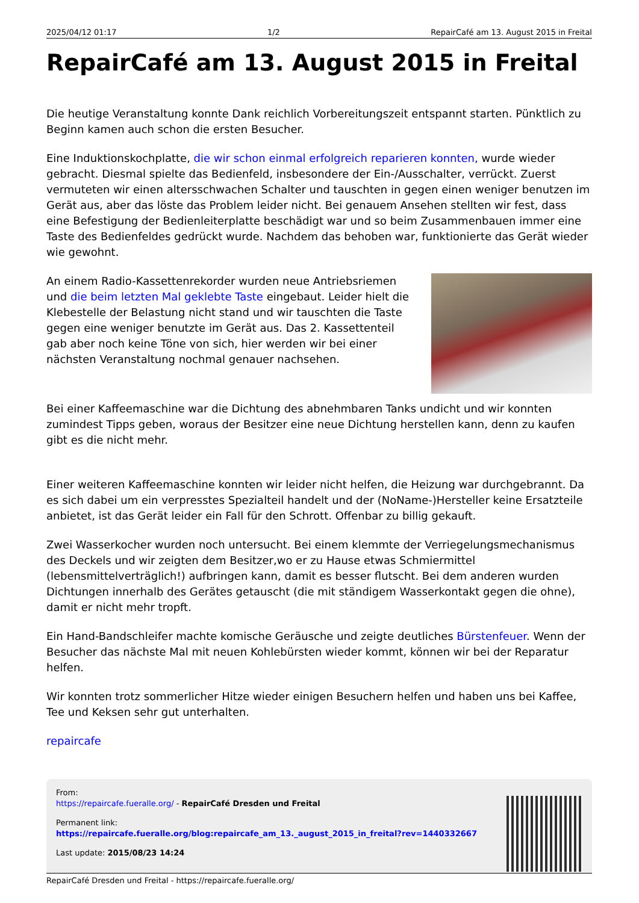2025/04/12 01:17 1/2 RepairCafé am 13. August 2015 in Freital
RepairCafé am 13. August 2015 in Freital
Die heutige Veranstaltung konnte Dank reichlich Vorbereitungszeit entspannt starten. Pünktlich zu Beginn kamen auch schon die ersten Besucher.
Eine Induktionskochplatte, die wir schon einmal erfolgreich reparieren konnten, wurde wieder gebracht. Diesmal spielte das Bedienfeld, insbesondere der Ein-/Ausschalter, verrückt. Zuerst vermuteten wir einen altersschwachen Schalter und tauschten in gegen einen weniger benutzen im Gerät aus, aber das löste das Problem leider nicht. Bei genauem Ansehen stellten wir fest, dass eine Befestigung der Bedienleiterplatte beschädigt war und so beim Zusammenbauen immer eine Taste des Bedienfeldes gedrückt wurde. Nachdem das behoben war, funktionierte das Gerät wieder wie gewohnt.
An einem Radio-Kassettenrekorder wurden neue Antriebsriemen und die beim letzten Mal geklebte Taste eingebaut. Leider hielt die Klebestelle der Belastung nicht stand und wir tauschten die Taste gegen eine weniger benutzte im Gerät aus. Das 2. Kassettenteil gab aber noch keine Töne von sich, hier werden wir bei einer nächsten Veranstaltung nochmal genauer nachsehen.
Bei einer Kaffeemaschine war die Dichtung des abnehmbaren Tanks undicht und wir konnten zumindest Tipps geben, woraus der Besitzer eine neue Dichtung herstellen kann, denn zu kaufen gibt es die nicht mehr.
Einer weiteren Kaffeemaschine konnten wir leider nicht helfen, die Heizung war durchgebrannt. Da es sich dabei um ein verpresstes Spezialteil handelt und der (NoName-)Hersteller keine Ersatzteile anbietet, ist das Gerät leider ein Fall für den Schrott. Offenbar zu billig gekauft.
Zwei Wasserkocher wurden noch untersucht. Bei einem klemmte der Verriegelungsmechanismus des Deckels und wir zeigten dem Besitzer,wo er zu Hause etwas Schmiermittel (lebensmittelverträglich!) aufbringen kann, damit es besser flutscht. Bei dem anderen wurden Dichtungen innerhalb des Gerätes getauscht (die mit ständigem Wasserkontakt gegen die ohne), damit er nicht mehr tropft.
Ein Hand-Bandschleifer machte komische Geräusche und zeigte deutliches Bürstenfeuer. Wenn der Besucher das nächste Mal mit neuen Kohlebürsten wieder kommt, können wir bei der Reparatur helfen.
Wir konnten trotz sommerlicher Hitze wieder einigen Besuchern helfen und haben uns bei Kaffee, Tee und Keksen sehr gut unterhalten.
repaircafe
From:
https://repaircafe.fueralle.org/ - RepairCafé Dresden und Freital
Permanent link:
https://repaircafe.fueralle.org/blog:repaircafe_am_13._august_2015_in_freital?rev=1440332667
Last update: 2015/08/23 14:24
RepairCafé Dresden und Freital - https://repaircafe.fueralle.org/